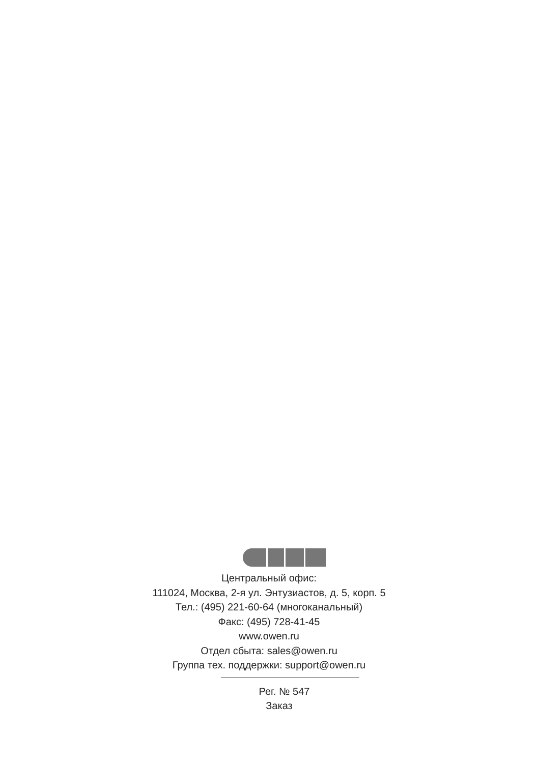Центральный офис:
111024, Москва, 2-я ул. Энтузиастов, д. 5, корп. 5
Тел.: (495) 221-60-64 (многоканальный)
Факс: (495) 728-41-45
www.owen.ru
Отдел сбыта: sales@owen.ru
Группа тех. поддержки: support@owen.ru
Рег. № 547
Заказ